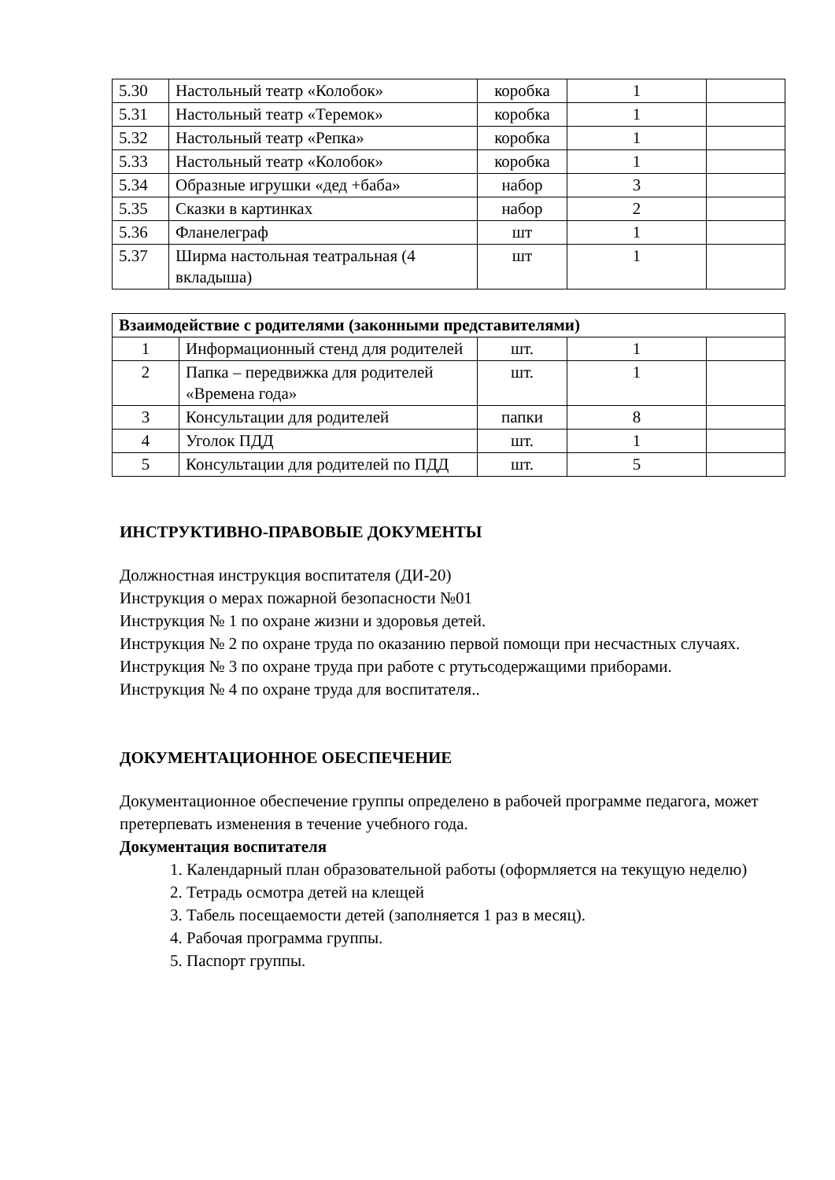| 5.30 | Настольный театр «Колобок» | коробка | 1 | |
| 5.31 | Настольный театр «Теремок» | коробка | 1 | |
| 5.32 | Настольный театр «Репка» | коробка | 1 | |
| 5.33 | Настольный театр «Колобок» | коробка | 1 | |
| 5.34 | Образные игрушки «дед +баба» | набор | 3 | |
| 5.35 | Сказки в картинках | набор | 2 | |
| 5.36 | Фланелеграф | шт | 1 | |
| 5.37 | Ширма настольная театральная (4 вкладыша) | шт | 1 | |
| Взаимодействие с родителями (законными представителями) | | | | |
| 1 | Информационный стенд для родителей | шт. | 1 | |
| 2 | Папка – передвижка для родителей «Времена года» | шт. | 1 | |
| 3 | Консультации для родителей | папки | 8 | |
| 4 | Уголок ПДД | шт. | 1 | |
| 5 | Консультации для родителей по ПДД | шт. | 5 | |
ИНСТРУКТИВНО-ПРАВОВЫЕ ДОКУМЕНТЫ
Должностная инструкция воспитателя (ДИ-20)
Инструкция о мерах пожарной безопасности №01
Инструкция № 1 по охране жизни и здоровья детей.
Инструкция № 2 по охране труда по оказанию первой помощи при несчастных случаях.
Инструкция № 3 по охране труда при работе с ртутьсодержащими приборами.
Инструкция № 4 по охране труда для воспитателя..
ДОКУМЕНТАЦИОННОЕ ОБЕСПЕЧЕНИЕ
Документационное обеспечение группы определено в рабочей программе педагога, может претерпевать изменения в течение учебного года.
Документация воспитателя
1. Календарный план образовательной работы (оформляется на текущую неделю)
2. Тетрадь осмотра детей на клещей
3. Табель посещаемости детей (заполняется 1 раз в месяц).
4. Рабочая программа группы.
5. Паспорт группы.